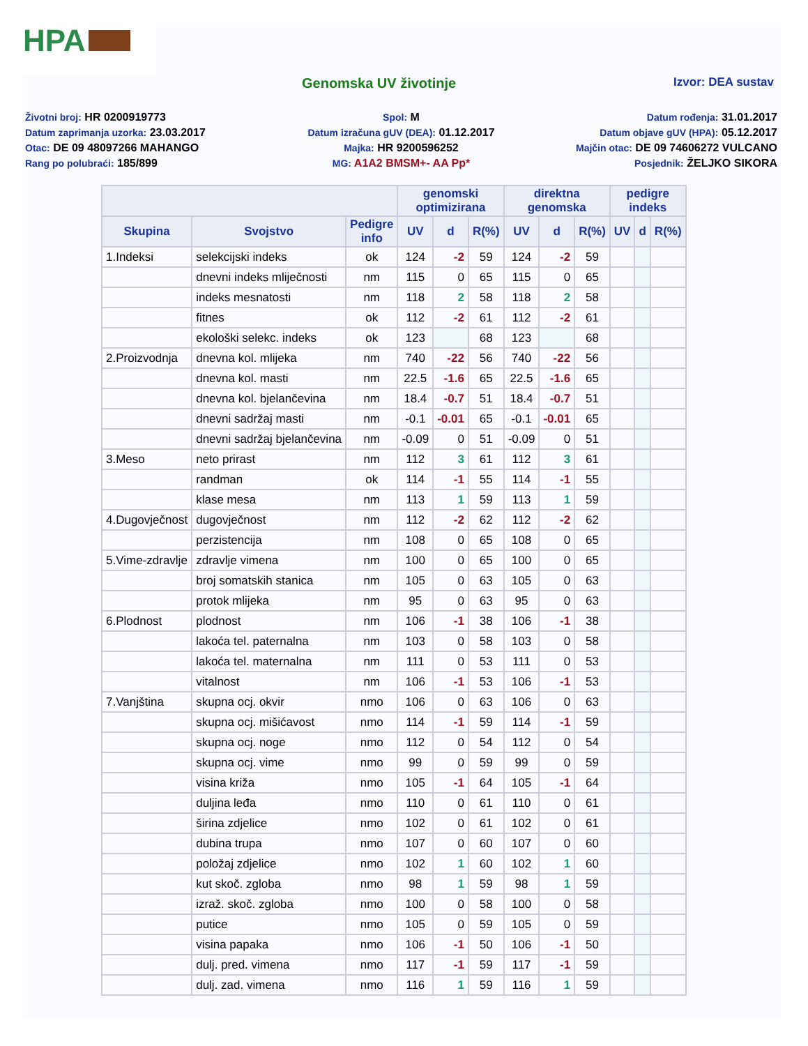HPA
Genomska UV životinje
Izvor: DEA sustav
Životni broj: HR 0200919773
Datum zaprimanja uzorka: 23.03.2017
Otac: DE 09 48097266 MAHANGO
Rang po polubraći: 185/899
Spol: M
Datum izračuna gUV (DEA): 01.12.2017
Majka: HR 9200596252
MG: A1A2 BMSM+- AA Pp*
Datum rođenja: 31.01.2017
Datum objave gUV (HPA): 05.12.2017
Majčin otac: DE 09 74606272 VULCANO
Posjednik: ŽELJKO SIKORA
| | | | genomski optimizirana | | | direktna genomska | | | pedigre indeks | | |
| --- | --- | --- | --- | --- | --- | --- | --- | --- | --- | --- | --- |
| Skupina | Svojstvo | Pedigre info | UV | d | R(%) | UV | d | R(%) | UV | d | R(%) |
| 1.Indeksi | selekcijski indeks | ok | 124 | -2 | 59 | 124 | -2 | 59 | | | |
| | dnevni indeks mliječnosti | nm | 115 | 0 | 65 | 115 | 0 | 65 | | | |
| | indeks mesnatosti | nm | 118 | 2 | 58 | 118 | 2 | 58 | | | |
| | fitnes | ok | 112 | -2 | 61 | 112 | -2 | 61 | | | |
| | ekološki selekc. indeks | ok | 123 | | 68 | 123 | | 68 | | | |
| 2.Proizvodnja | dnevna kol. mlijeka | nm | 740 | -22 | 56 | 740 | -22 | 56 | | | |
| | dnevna kol. masti | nm | 22.5 | -1.6 | 65 | 22.5 | -1.6 | 65 | | | |
| | dnevna kol. bjelančevina | nm | 18.4 | -0.7 | 51 | 18.4 | -0.7 | 51 | | | |
| | dnevni sadržaj masti | nm | -0.1 | -0.01 | 65 | -0.1 | -0.01 | 65 | | | |
| | dnevni sadržaj bjelančevina | nm | -0.09 | 0 | 51 | -0.09 | 0 | 51 | | | |
| 3.Meso | neto prirast | nm | 112 | 3 | 61 | 112 | 3 | 61 | | | |
| | randman | ok | 114 | -1 | 55 | 114 | -1 | 55 | | | |
| | klase mesa | nm | 113 | 1 | 59 | 113 | 1 | 59 | | | |
| 4.Dugovječnost | dugovječnost | nm | 112 | -2 | 62 | 112 | -2 | 62 | | | |
| | perzistencija | nm | 108 | 0 | 65 | 108 | 0 | 65 | | | |
| 5.Vime-zdravlje | zdravlje vimena | nm | 100 | 0 | 65 | 100 | 0 | 65 | | | |
| | broj somatskih stanica | nm | 105 | 0 | 63 | 105 | 0 | 63 | | | |
| | protok mlijeka | nm | 95 | 0 | 63 | 95 | 0 | 63 | | | |
| 6.Plodnost | plodnost | nm | 106 | -1 | 38 | 106 | -1 | 38 | | | |
| | lakoća tel. paternalna | nm | 103 | 0 | 58 | 103 | 0 | 58 | | | |
| | lakoća tel. maternalna | nm | 111 | 0 | 53 | 111 | 0 | 53 | | | |
| | vitalnost | nm | 106 | -1 | 53 | 106 | -1 | 53 | | | |
| 7.Vanjština | skupna ocj. okvir | nmo | 106 | 0 | 63 | 106 | 0 | 63 | | | |
| | skupna ocj. mišićavost | nmo | 114 | -1 | 59 | 114 | -1 | 59 | | | |
| | skupna ocj. noge | nmo | 112 | 0 | 54 | 112 | 0 | 54 | | | |
| | skupna ocj. vime | nmo | 99 | 0 | 59 | 99 | 0 | 59 | | | |
| | visina križa | nmo | 105 | -1 | 64 | 105 | -1 | 64 | | | |
| | duljina leđa | nmo | 110 | 0 | 61 | 110 | 0 | 61 | | | |
| | širina zdjelice | nmo | 102 | 0 | 61 | 102 | 0 | 61 | | | |
| | dubina trupa | nmo | 107 | 0 | 60 | 107 | 0 | 60 | | | |
| | položaj zdjelice | nmo | 102 | 1 | 60 | 102 | 1 | 60 | | | |
| | kut skoč. zgloba | nmo | 98 | 1 | 59 | 98 | 1 | 59 | | | |
| | izraž. skoč. zgloba | nmo | 100 | 0 | 58 | 100 | 0 | 58 | | | |
| | putice | nmo | 105 | 0 | 59 | 105 | 0 | 59 | | | |
| | visina papaka | nmo | 106 | -1 | 50 | 106 | -1 | 50 | | | |
| | dulj. pred. vimena | nmo | 117 | -1 | 59 | 117 | -1 | 59 | | | |
| | dulj. zad. vimena | nmo | 116 | 1 | 59 | 116 | 1 | 59 | | | |